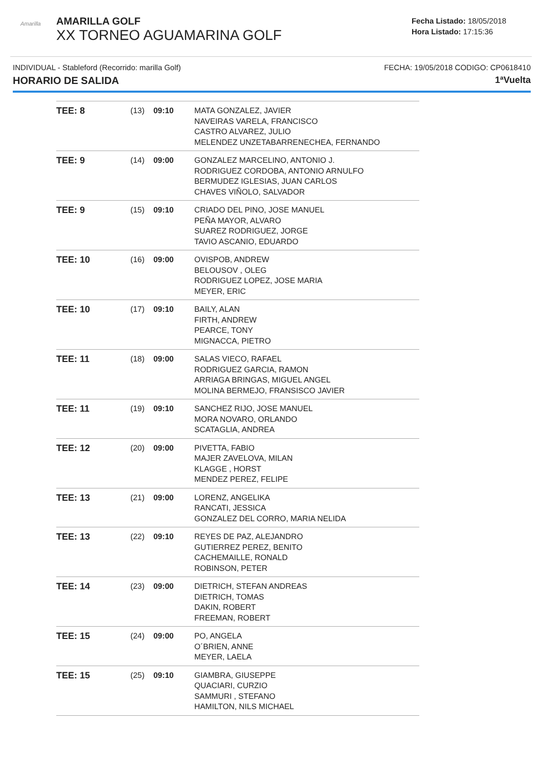Amarilla
AMARILLA GOLF
XX TORNEO AGUAMARINA GOLF
Fecha Listado: 18/05/2018
Hora Listado: 17:15:36
INDIVIDUAL - Stableford (Recorrido: marilla Golf) FECHA: 19/05/2018 CODIGO: CP0618410
HORARIO DE SALIDA 1ªVuelta
| TEE: 8 | (13) | 09:10 | MATA GONZALEZ, JAVIER NAVEIRAS VARELA, FRANCISCO CASTRO ALVAREZ, JULIO MELENDEZ UNZETABARRENECHEA, FERNANDO |
| TEE: 9 | (14) | 09:00 | GONZALEZ MARCELINO, ANTONIO J. RODRIGUEZ CORDOBA, ANTONIO ARNULFO BERMUDEZ IGLESIAS, JUAN CARLOS CHAVES VIÑOLO, SALVADOR |
| TEE: 9 | (15) | 09:10 | CRIADO DEL PINO, JOSE MANUEL PEÑA MAYOR, ALVARO SUAREZ RODRIGUEZ, JORGE TAVIO ASCANIO, EDUARDO |
| TEE: 10 | (16) | 09:00 | OVISPOB, ANDREW BELOUSOV , OLEG RODRIGUEZ LOPEZ, JOSE MARIA MEYER, ERIC |
| TEE: 10 | (17) | 09:10 | BAILY, ALAN FIRTH, ANDREW PEARCE, TONY MIGNACCA, PIETRO |
| TEE: 11 | (18) | 09:00 | SALAS VIECO, RAFAEL RODRIGUEZ GARCIA, RAMON ARRIAGA BRINGAS, MIGUEL ANGEL MOLINA BERMEJO, FRANSISCO JAVIER |
| TEE: 11 | (19) | 09:10 | SANCHEZ RIJO, JOSE MANUEL MORA NOVARO, ORLANDO SCATAGLIA, ANDREA |
| TEE: 12 | (20) | 09:00 | PIVETTA, FABIO MAJER ZAVELOVA, MILAN KLAGGE , HORST MENDEZ PEREZ, FELIPE |
| TEE: 13 | (21) | 09:00 | LORENZ, ANGELIKA RANCATI, JESSICA GONZALEZ DEL CORRO, MARIA NELIDA |
| TEE: 13 | (22) | 09:10 | REYES DE PAZ, ALEJANDRO GUTIERREZ PEREZ, BENITO CACHEMAILLE, RONALD ROBINSON, PETER |
| TEE: 14 | (23) | 09:00 | DIETRICH, STEFAN ANDREAS DIETRICH, TOMAS DAKIN, ROBERT FREEMAN, ROBERT |
| TEE: 15 | (24) | 09:00 | PO, ANGELA O´BRIEN, ANNE MEYER, LAELA |
| TEE: 15 | (25) | 09:10 | GIAMBRA, GIUSEPPE QUACIARI, CURZIO SAMMURI , STEFANO HAMILTON, NILS MICHAEL |